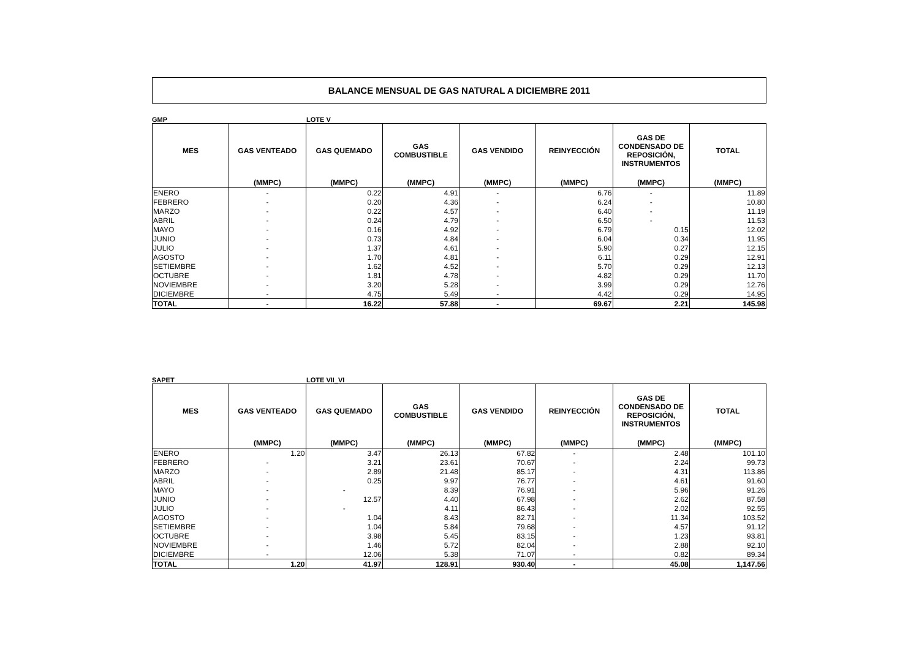BALANCE MENSUAL DE GAS NATURAL A DICIEMBRE 2011
GMP LOTE V
| MES | GAS VENTEADO | GAS QUEMADO | GAS COMBUSTIBLE | GAS VENDIDO | REINYECCIÓN | GAS DE CONDENSADO DE REPOSICIÓN, INSTRUMENTOS | TOTAL |
| --- | --- | --- | --- | --- | --- | --- | --- |
| | (MMPC) | (MMPC) | (MMPC) | (MMPC) | (MMPC) | (MMPC) | (MMPC) |
| ENERO | - | 0.22 | 4.91 | - | 6.76 | - | 11.89 |
| FEBRERO | - | 0.20 | 4.36 | - | 6.24 | - | 10.80 |
| MARZO | - | 0.22 | 4.57 | - | 6.40 | - | 11.19 |
| ABRIL | - | 0.24 | 4.79 | - | 6.50 | - | 11.53 |
| MAYO | - | 0.16 | 4.92 | - | 6.79 | 0.15 | 12.02 |
| JUNIO | - | 0.73 | 4.84 | - | 6.04 | 0.34 | 11.95 |
| JULIO | - | 1.37 | 4.61 | - | 5.90 | 0.27 | 12.15 |
| AGOSTO | - | 1.70 | 4.81 | - | 6.11 | 0.29 | 12.91 |
| SETIEMBRE | - | 1.62 | 4.52 | - | 5.70 | 0.29 | 12.13 |
| OCTUBRE | - | 1.81 | 4.78 | - | 4.82 | 0.29 | 11.70 |
| NOVIEMBRE | - | 3.20 | 5.28 | - | 3.99 | 0.29 | 12.76 |
| DICIEMBRE | - | 4.75 | 5.49 | - | 4.42 | 0.29 | 14.95 |
| TOTAL | - | 16.22 | 57.88 | - | 69.67 | 2.21 | 145.98 |
SAPET LOTE VII_VI
| MES | GAS VENTEADO | GAS QUEMADO | GAS COMBUSTIBLE | GAS VENDIDO | REINYECCIÓN | GAS DE CONDENSADO DE REPOSICIÓN, INSTRUMENTOS | TOTAL |
| --- | --- | --- | --- | --- | --- | --- | --- |
| | (MMPC) | (MMPC) | (MMPC) | (MMPC) | (MMPC) | (MMPC) | (MMPC) |
| ENERO | 1.20 | 3.47 | 26.13 | 67.82 | - | 2.48 | 101.10 |
| FEBRERO | - | 3.21 | 23.61 | 70.67 | - | 2.24 | 99.73 |
| MARZO | - | 2.89 | 21.48 | 85.17 | - | 4.31 | 113.86 |
| ABRIL | - | 0.25 | 9.97 | 76.77 | - | 4.61 | 91.60 |
| MAYO | - | - | 8.39 | 76.91 | - | 5.96 | 91.26 |
| JUNIO | - | 12.57 | 4.40 | 67.98 | - | 2.62 | 87.58 |
| JULIO | - | - | 4.11 | 86.43 | - | 2.02 | 92.55 |
| AGOSTO | - | 1.04 | 8.43 | 82.71 | - | 11.34 | 103.52 |
| SETIEMBRE | - | 1.04 | 5.84 | 79.68 | - | 4.57 | 91.12 |
| OCTUBRE | - | 3.98 | 5.45 | 83.15 | - | 1.23 | 93.81 |
| NOVIEMBRE | - | 1.46 | 5.72 | 82.04 | - | 2.88 | 92.10 |
| DICIEMBRE | - | 12.06 | 5.38 | 71.07 | - | 0.82 | 89.34 |
| TOTAL | 1.20 | 41.97 | 128.91 | 930.40 | - | 45.08 | 1,147.56 |